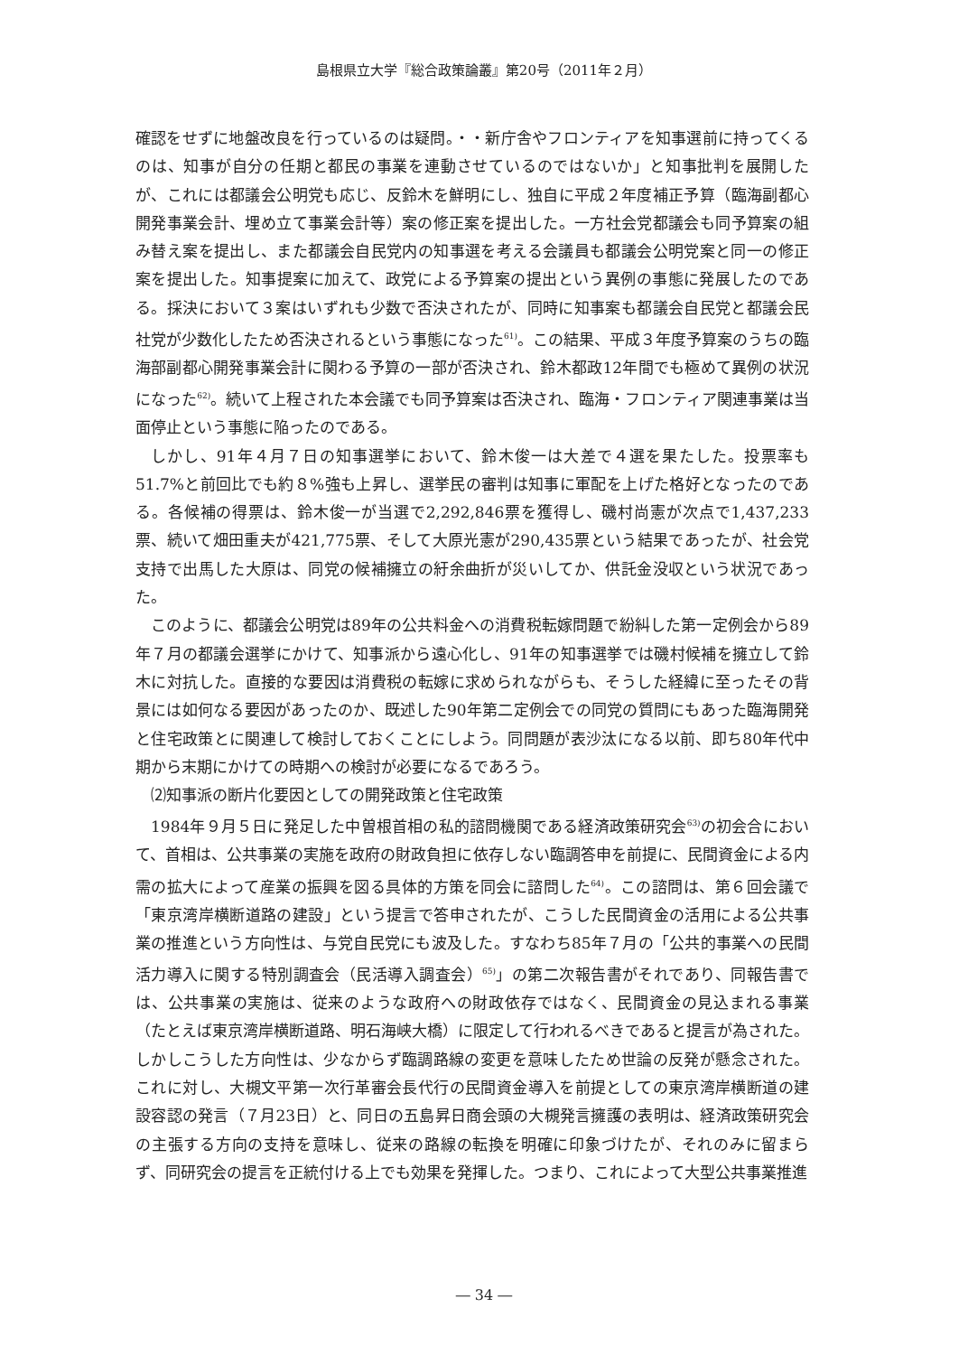島根県立大学『総合政策論叢』第20号（2011年２月）
確認をせずに地盤改良を行っているのは疑問。・・新庁舎やフロンティアを知事選前に持ってくるのは、知事が自分の任期と都民の事業を連動させているのではないか」と知事批判を展開したが、これには都議会公明党も応じ、反鈴木を鮮明にし、独自に平成２年度補正予算（臨海副都心開発事業会計、埋め立て事業会計等）案の修正案を提出した。一方社会党都議会も同予算案の組み替え案を提出し、また都議会自民党内の知事選を考える会議員も都議会公明党案と同一の修正案を提出した。知事提案に加えて、政党による予算案の提出という異例の事態に発展したのである。採決において３案はいずれも少数で否決されたが、同時に知事案も都議会自民党と都議会民社党が少数化したため否決されるという事態になった<sup>61)</sup>。この結果、平成３年度予算案のうちの臨海部副都心開発事業会計に関わる予算の一部が否決され、鈴木都政12年間でも極めて異例の状況になった<sup>62)</sup>。続いて上程された本会議でも同予算案は否決され、臨海・フロンティア関連事業は当面停止という事態に陥ったのである。
しかし、91年４月７日の知事選挙において、鈴木俊一は大差で４選を果たした。投票率も51.7%と前回比でも約８%強も上昇し、選挙民の審判は知事に軍配を上げた格好となったのである。各候補の得票は、鈴木俊一が当選で2,292,846票を獲得し、磯村尚憲が次点で1,437,233票、続いて畑田重夫が421,775票、そして大原光憲が290,435票という結果であったが、社会党支持で出馬した大原は、同党の候補擁立の紆余曲折が災いしてか、供託金没収という状況であった。
このように、都議会公明党は89年の公共料金への消費税転嫁問題で紛糾した第一定例会から89年７月の都議会選挙にかけて、知事派から遠心化し、91年の知事選挙では磯村候補を擁立して鈴木に対抗した。直接的な要因は消費税の転嫁に求められながらも、そうした経緯に至ったその背景には如何なる要因があったのか、既述した90年第二定例会での同党の質問にもあった臨海開発と住宅政策とに関連して検討しておくことにしよう。同問題が表沙汰になる以前、即ち80年代中期から末期にかけての時期への検討が必要になるであろう。
⑵知事派の断片化要因としての開発政策と住宅政策
1984年９月５日に発足した中曽根首相の私的諮問機関である経済政策研究会<sup>63)</sup>の初会合において、首相は、公共事業の実施を政府の財政負担に依存しない臨調答申を前提に、民間資金による内需の拡大によって産業の振興を図る具体的方策を同会に諮問した<sup>64)</sup>。この諮問は、第６回会議で「東京湾岸横断道路の建設」という提言で答申されたが、こうした民間資金の活用による公共事業の推進という方向性は、与党自民党にも波及した。すなわち85年７月の「公共的事業への民間活力導入に関する特別調査会（民活導入調査会）<sup>65)</sup>」の第二次報告書がそれであり、同報告書では、公共事業の実施は、従来のような政府への財政依存ではなく、民間資金の見込まれる事業（たとえば東京湾岸横断道路、明石海峡大橋）に限定して行われるべきであると提言が為された。しかしこうした方向性は、少なからず臨調路線の変更を意味したため世論の反発が懸念された。これに対し、大槻文平第一次行革審会長代行の民間資金導入を前提としての東京湾岸横断道の建設容認の発言（７月23日）と、同日の五島昇日商会頭の大槻発言擁護の表明は、経済政策研究会の主張する方向の支持を意味し、従来の路線の転換を明確に印象づけたが、それのみに留まらず、同研究会の提言を正統付ける上でも効果を発揮した。つまり、これによって大型公共事業推進
― 34 ―